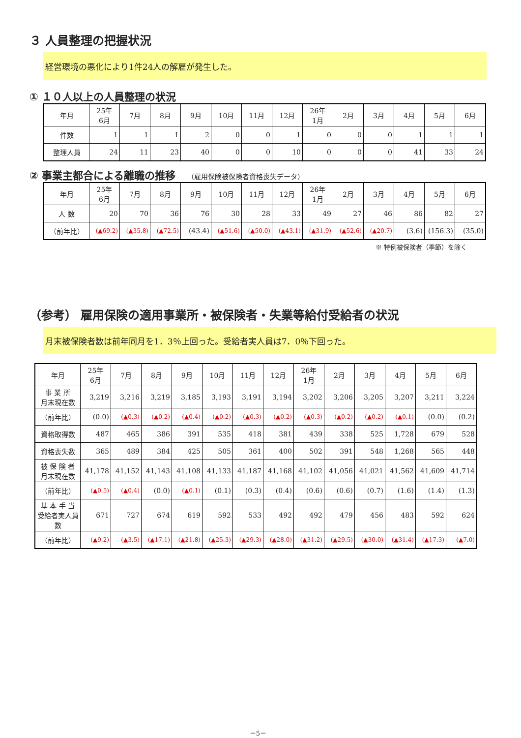３ 人員整理の把握状況
経営環境の悪化により1件24人の解雇が発生した。
① １０人以上の人員整理の状況
| 年月 | 25年 6月 | 7月 | 8月 | 9月 | 10月 | 11月 | 12月 | 26年 1月 | 2月 | 3月 | 4月 | 5月 | 6月 |
| --- | --- | --- | --- | --- | --- | --- | --- | --- | --- | --- | --- | --- | --- |
| 件数 | 1 | 1 | 1 | 2 | 0 | 0 | 1 | 0 | 0 | 0 | 1 | 1 | 1 |
| 整理人員 | 24 | 11 | 23 | 40 | 0 | 0 | 10 | 0 | 0 | 0 | 41 | 33 | 24 |
② 事業主都合による離職の推移 （雇用保険被保険者資格喪失データ）
| 年月 | 25年 6月 | 7月 | 8月 | 9月 | 10月 | 11月 | 12月 | 26年 1月 | 2月 | 3月 | 4月 | 5月 | 6月 |
| --- | --- | --- | --- | --- | --- | --- | --- | --- | --- | --- | --- | --- | --- |
| 人 数 | 20 | 70 | 36 | 76 | 30 | 28 | 33 | 49 | 27 | 46 | 86 | 82 | 27 |
| （前年比） | (▲69.2) | (▲35.8) | (▲72.5) | (43.4) | (▲51.6) | (▲50.0) | (▲43.1) | (▲31.9) | (▲52.6) | (▲20.7) | (3.6) | (156.3) | (35.0) |
※ 特例被保険者（季節）を除く
（参考） 雇用保険の適用事業所・被保険者・失業等給付受給者の状況
月末被保険者数は前年同月を1．3％上回った。受給者実人員は7．0％下回った。
| 年月 | 25年 6月 | 7月 | 8月 | 9月 | 10月 | 11月 | 12月 | 26年 1月 | 2月 | 3月 | 4月 | 5月 | 6月 |
| --- | --- | --- | --- | --- | --- | --- | --- | --- | --- | --- | --- | --- | --- |
| 事 業 所 月末現在数 | 3,219 | 3,216 | 3,219 | 3,185 | 3,193 | 3,191 | 3,194 | 3,202 | 3,206 | 3,205 | 3,207 | 3,211 | 3,224 |
| （前年比） | (0.0) | (▲0.3) | (▲0.2) | (▲0.4) | (▲0.2) | (▲0.3) | (▲0.2) | (▲0.3) | (▲0.2) | (▲0.2) | (▲0.1) | (0.0) | (0.2) |
| 資格取得数 | 487 | 465 | 386 | 391 | 535 | 418 | 381 | 439 | 338 | 525 | 1,728 | 679 | 528 |
| 資格喪失数 | 365 | 489 | 384 | 425 | 505 | 361 | 400 | 502 | 391 | 548 | 1,268 | 565 | 448 |
| 被 保 険 者 月末現在数 | 41,178 | 41,152 | 41,143 | 41,108 | 41,133 | 41,187 | 41,168 | 41,102 | 41,056 | 41,021 | 41,562 | 41,609 | 41,714 |
| （前年比） | (▲0.5) | (▲0.4) | (0.0) | (▲0.1) | (0.1) | (0.3) | (0.4) | (0.6) | (0.6) | (0.7) | (1.6) | (1.4) | (1.3) |
| 基 本 手 当 受給者実人員数 | 671 | 727 | 674 | 619 | 592 | 533 | 492 | 492 | 479 | 456 | 483 | 592 | 624 |
| （前年比） | (▲9.2) | (▲3.5) | (▲17.1) | (▲21.8) | (▲25.3) | (▲29.3) | (▲28.0) | (▲31.2) | (▲29.5) | (▲30.0) | (▲31.4) | (▲17.3) | (▲7.0) |
－5－